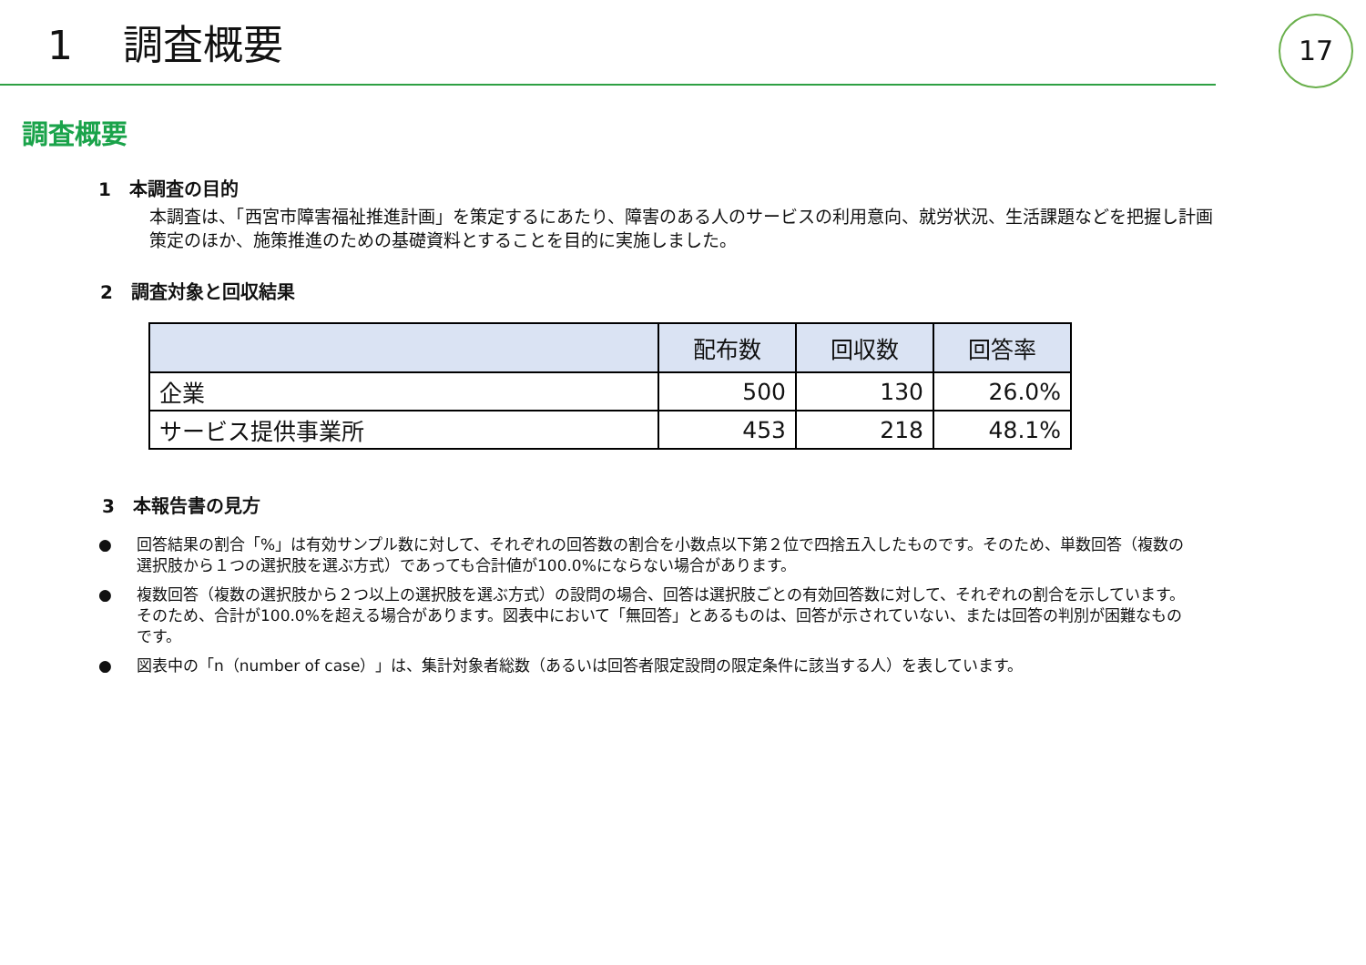1 調査概要
17
調査概要
1　本調査の目的
本調査は、「西宮市障害福祉推進計画」を策定するにあたり、障害のある人のサービスの利用意向、就労状況、生活課題などを把握し計画策定のほか、施策推進のための基礎資料とすることを目的に実施しました。
2　調査対象と回収結果
| | 配布数 | 回収数 | 回答率 |
| --- | --- | --- | --- |
| 企業 | 500 | 130 | 26.0% |
| サービス提供事業所 | 453 | 218 | 48.1% |
3　本報告書の見方
● 回答結果の割合「%」は有効サンプル数に対して、それぞれの回答数の割合を小数点以下第２位で四捨五入したものです。そのため、単数回答（複数の選択肢から１つの選択肢を選ぶ方式）であっても合計値が100.0%にならない場合があります。
● 複数回答（複数の選択肢から２つ以上の選択肢を選ぶ方式）の設問の場合、回答は選択肢ごとの有効回答数に対して、それぞれの割合を示しています。そのため、合計が100.0%を超える場合があります。図表中において「無回答」とあるものは、回答が示されていない、または回答の判別が困難なものです。
● 図表中の「n（number of case）」は、集計対象者総数（あるいは回答者限定設問の限定条件に該当する人）を表しています。